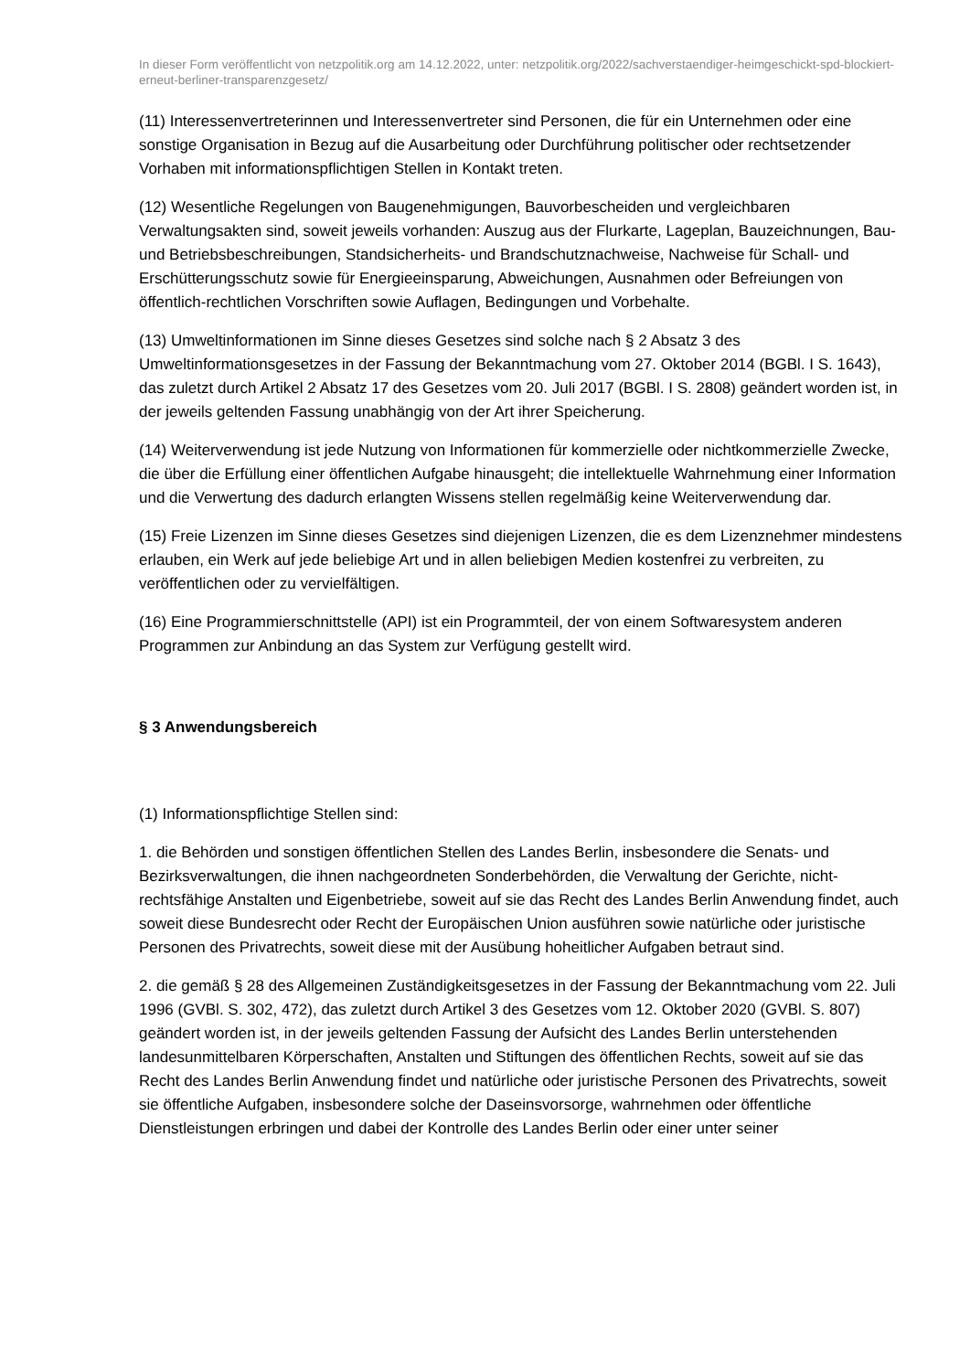In dieser Form veröffentlicht von netzpolitik.org am 14.12.2022, unter: netzpolitik.org/2022/sachverstaendiger-heimgeschickt-spd-blockiert-erneut-berliner-transparenzgesetz/
(11) Interessenvertreterinnen und Interessenvertreter sind Personen, die für ein Unternehmen oder eine sonstige Organisation in Bezug auf die Ausarbeitung oder Durchführung politischer oder rechtsetzender Vorhaben mit informationspflichtigen Stellen in Kontakt treten.
(12) Wesentliche Regelungen von Baugenehmigungen, Bauvorbescheiden und vergleichbaren Verwaltungsakten sind, soweit jeweils vorhanden: Auszug aus der Flurkarte, Lageplan, Bauzeichnungen, Bau- und Betriebsbeschreibungen, Standsicherheits- und Brandschutznachweise, Nachweise für Schall- und Erschütterungsschutz sowie für Energieeinsparung, Abweichungen, Ausnahmen oder Befreiungen von öffentlich-rechtlichen Vorschriften sowie Auflagen, Bedingungen und Vorbehalte.
(13) Umweltinformationen im Sinne dieses Gesetzes sind solche nach § 2 Absatz 3 des Umweltinformationsgesetzes in der Fassung der Bekanntmachung vom 27. Oktober 2014 (BGBl. I S. 1643), das zuletzt durch Artikel 2 Absatz 17 des Gesetzes vom 20. Juli 2017 (BGBl. I S. 2808) geändert worden ist, in der jeweils geltenden Fassung unabhängig von der Art ihrer Speicherung.
(14) Weiterverwendung ist jede Nutzung von Informationen für kommerzielle oder nichtkommerzielle Zwecke, die über die Erfüllung einer öffentlichen Aufgabe hinausgeht; die intellektuelle Wahrnehmung einer Information und die Verwertung des dadurch erlangten Wissens stellen regelmäßig keine Weiterverwendung dar.
(15) Freie Lizenzen im Sinne dieses Gesetzes sind diejenigen Lizenzen, die es dem Lizenznehmer mindestens erlauben, ein Werk auf jede beliebige Art und in allen beliebigen Medien kostenfrei zu verbreiten, zu veröffentlichen oder zu vervielfältigen.
(16) Eine Programmierschnittstelle (API) ist ein Programmteil, der von einem Softwaresystem anderen Programmen zur Anbindung an das System zur Verfügung gestellt wird.
§ 3 Anwendungsbereich
(1) Informationspflichtige Stellen sind:
1. die Behörden und sonstigen öffentlichen Stellen des Landes Berlin, insbesondere die Senats- und Bezirksverwaltungen, die ihnen nachgeordneten Sonderbehörden, die Verwaltung der Gerichte, nicht-rechtsfähige Anstalten und Eigenbetriebe, soweit auf sie das Recht des Landes Berlin Anwendung findet, auch soweit diese Bundesrecht oder Recht der Europäischen Union ausführen sowie natürliche oder juristische Personen des Privatrechts, soweit diese mit der Ausübung hoheitlicher Aufgaben betraut sind.
2. die gemäß § 28 des Allgemeinen Zuständigkeitsgesetzes in der Fassung der Bekanntmachung vom 22. Juli 1996 (GVBl. S. 302, 472), das zuletzt durch Artikel 3 des Gesetzes vom 12. Oktober 2020 (GVBl. S. 807) geändert worden ist, in der jeweils geltenden Fassung der Aufsicht des Landes Berlin unterstehenden landesunmittelbaren Körperschaften, Anstalten und Stiftungen des öffentlichen Rechts, soweit auf sie das Recht des Landes Berlin Anwendung findet und natürliche oder juristische Personen des Privatrechts, soweit sie öffentliche Aufgaben, insbesondere solche der Daseinsvorsorge, wahrnehmen oder öffentliche Dienstleistungen erbringen und dabei der Kontrolle des Landes Berlin oder einer unter seiner